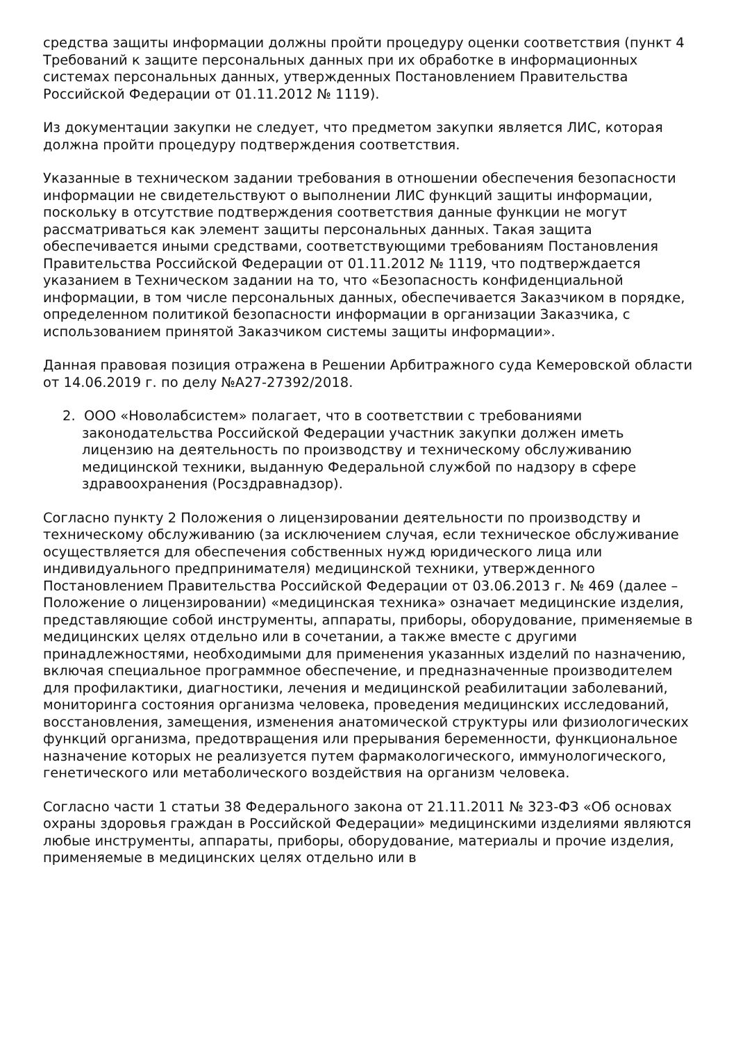средства защиты информации должны пройти процедуру оценки соответствия (пункт 4 Требований к защите персональных данных при их обработке в информационных системах персональных данных, утвержденных Постановлением Правительства Российской Федерации от 01.11.2012 № 1119).
Из документации закупки не следует, что предметом закупки является ЛИС, которая должна пройти процедуру подтверждения соответствия.
Указанные в техническом задании требования в отношении обеспечения безопасности информации не свидетельствуют о выполнении ЛИС функций защиты информации, поскольку в отсутствие подтверждения соответствия данные функции не могут рассматриваться как элемент защиты персональных данных. Такая защита обеспечивается иными средствами, соответствующими требованиям Постановления Правительства Российской Федерации от 01.11.2012 № 1119, что подтверждается указанием в Техническом задании на то, что «Безопасность конфиденциальной информации, в том числе персональных данных, обеспечивается Заказчиком в порядке, определенном политикой безопасности информации в организации Заказчика, с использованием принятой Заказчиком системы защиты информации».
Данная правовая позиция отражена в Решении Арбитражного суда Кемеровской области от 14.06.2019 г. по делу №А27-27392/2018.
2. ООО «Новолабсистем» полагает, что в соответствии с требованиями законодательства Российской Федерации участник закупки должен иметь лицензию на деятельность по производству и техническому обслуживанию медицинской техники, выданную Федеральной службой по надзору в сфере здравоохранения (Росздравнадзор).
Согласно пункту 2 Положения о лицензировании деятельности по производству и техническому обслуживанию (за исключением случая, если техническое обслуживание осуществляется для обеспечения собственных нужд юридического лица или индивидуального предпринимателя) медицинской техники, утвержденного Постановлением Правительства Российской Федерации от 03.06.2013 г. № 469 (далее – Положение о лицензировании) «медицинская техника» означает медицинские изделия, представляющие собой инструменты, аппараты, приборы, оборудование, применяемые в медицинских целях отдельно или в сочетании, а также вместе с другими принадлежностями, необходимыми для применения указанных изделий по назначению, включая специальное программное обеспечение, и предназначенные производителем для профилактики, диагностики, лечения и медицинской реабилитации заболеваний, мониторинга состояния организма человека, проведения медицинских исследований, восстановления, замещения, изменения анатомической структуры или физиологических функций организма, предотвращения или прерывания беременности, функциональное назначение которых не реализуется путем фармакологического, иммунологического, генетического или метаболического воздействия на организм человека.
Согласно части 1 статьи 38 Федерального закона от 21.11.2011 № 323-ФЗ «Об основах охраны здоровья граждан в Российской Федерации» медицинскими изделиями являются любые инструменты, аппараты, приборы, оборудование, материалы и прочие изделия, применяемые в медицинских целях отдельно или в